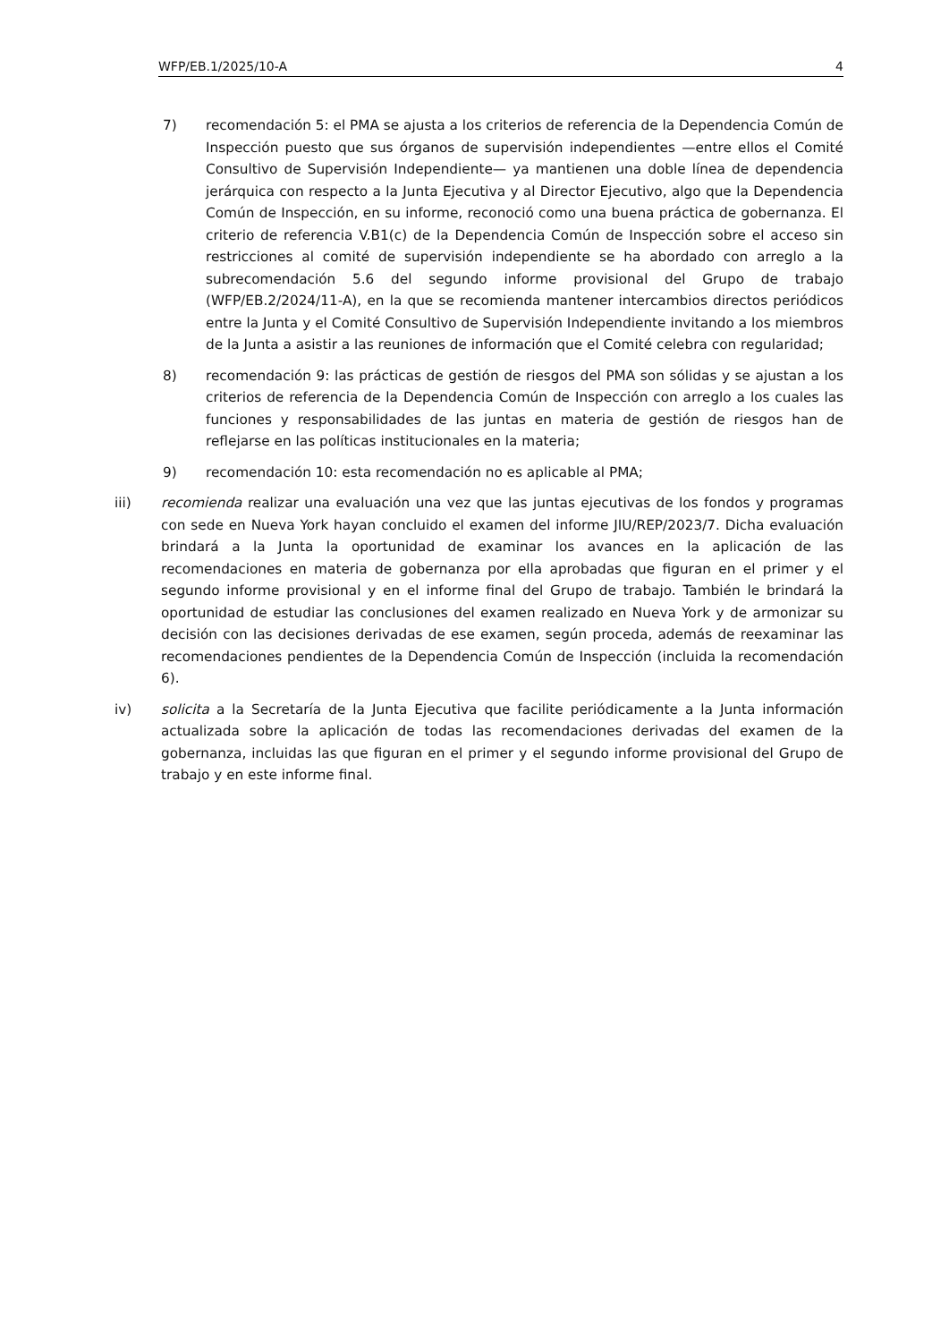WFP/EB.1/2025/10-A 4
7) recomendación 5: el PMA se ajusta a los criterios de referencia de la Dependencia Común de Inspección puesto que sus órganos de supervisión independientes —entre ellos el Comité Consultivo de Supervisión Independiente— ya mantienen una doble línea de dependencia jerárquica con respecto a la Junta Ejecutiva y al Director Ejecutivo, algo que la Dependencia Común de Inspección, en su informe, reconoció como una buena práctica de gobernanza. El criterio de referencia V.B1(c) de la Dependencia Común de Inspección sobre el acceso sin restricciones al comité de supervisión independiente se ha abordado con arreglo a la subrecomendación 5.6 del segundo informe provisional del Grupo de trabajo (WFP/EB.2/2024/11-A), en la que se recomienda mantener intercambios directos periódicos entre la Junta y el Comité Consultivo de Supervisión Independiente invitando a los miembros de la Junta a asistir a las reuniones de información que el Comité celebra con regularidad;
8) recomendación 9: las prácticas de gestión de riesgos del PMA son sólidas y se ajustan a los criterios de referencia de la Dependencia Común de Inspección con arreglo a los cuales las funciones y responsabilidades de las juntas en materia de gestión de riesgos han de reflejarse en las políticas institucionales en la materia;
9) recomendación 10: esta recomendación no es aplicable al PMA;
iii) recomienda realizar una evaluación una vez que las juntas ejecutivas de los fondos y programas con sede en Nueva York hayan concluido el examen del informe JIU/REP/2023/7. Dicha evaluación brindará a la Junta la oportunidad de examinar los avances en la aplicación de las recomendaciones en materia de gobernanza por ella aprobadas que figuran en el primer y el segundo informe provisional y en el informe final del Grupo de trabajo. También le brindará la oportunidad de estudiar las conclusiones del examen realizado en Nueva York y de armonizar su decisión con las decisiones derivadas de ese examen, según proceda, además de reexaminar las recomendaciones pendientes de la Dependencia Común de Inspección (incluida la recomendación 6).
iv) solicita a la Secretaría de la Junta Ejecutiva que facilite periódicamente a la Junta información actualizada sobre la aplicación de todas las recomendaciones derivadas del examen de la gobernanza, incluidas las que figuran en el primer y el segundo informe provisional del Grupo de trabajo y en este informe final.